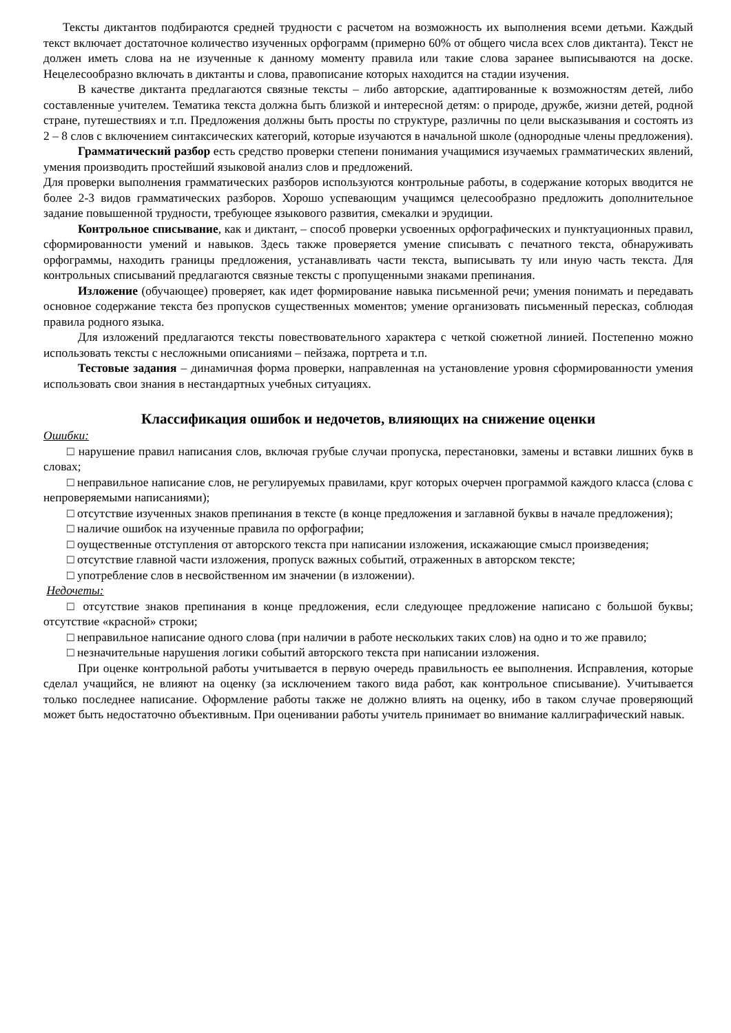Тексты диктантов подбираются средней трудности с расчетом на возможность их выполнения всеми детьми. Каждый текст включает достаточное количество изученных орфограмм (примерно 60% от общего числа всех слов диктанта). Текст не должен иметь слова на не изученные к данному моменту правила или такие слова заранее выписываются на доске. Нецелесообразно включать в диктанты и слова, правописание которых находится на стадии изучения.
В качестве диктанта предлагаются связные тексты – либо авторские, адаптированные к возможностям детей, либо составленные учителем. Тематика текста должна быть близкой и интересной детям: о природе, дружбе, жизни детей, родной стране, путешествиях и т.п. Предложения должны быть просты по структуре, различны по цели высказывания и состоять из 2 – 8 слов с включением синтаксических категорий, которые изучаются в начальной школе (однородные члены предложения).
Грамматический разбор есть средство проверки степени понимания учащимися изучаемых грамматических явлений, умения производить простейший языковой анализ слов и предложений.
Для проверки выполнения грамматических разборов используются контрольные работы, в содержание которых вводится не более 2-3 видов грамматических разборов. Хорошо успевающим учащимся целесообразно предложить дополнительное задание повышенной трудности, требующее языкового развития, смекалки и эрудиции.
Контрольное списывание, как и диктант, – способ проверки усвоенных орфографических и пунктуационных правил, сформированности умений и навыков. Здесь также проверяется умение списывать с печатного текста, обнаруживать орфограммы, находить границы предложения, устанавливать части текста, выписывать ту или иную часть текста. Для контрольных списываний предлагаются связные тексты с пропущенными знаками препинания.
Изложение (обучающее) проверяет, как идет формирование навыка письменной речи; умения понимать и передавать основное содержание текста без пропусков существенных моментов; умение организовать письменный пересказ, соблюдая правила родного языка.
Для изложений предлагаются тексты повествовательного характера с четкой сюжетной линией. Постепенно можно использовать тексты с несложными описаниями – пейзажа, портрета и т.п.
Тестовые задания – динамичная форма проверки, направленная на установление уровня сформированности умения использовать свои знания в нестандартных учебных ситуациях.
Классификация ошибок и недочетов, влияющих на снижение оценки
Ошибки:
□ нарушение правил написания слов, включая грубые случаи пропуска, перестановки, замены и вставки лишних букв в словах;
□ неправильное написание слов, не регулируемых правилами, круг которых очерчен программой каждого класса (слова с непроверяемыми написаниями);
□ отсутствие изученных знаков препинания в тексте (в конце предложения и заглавной буквы в начале предложения);
□ наличие ошибок на изученные правила по орфографии;
□ оущественные отступления от авторского текста при написании изложения, искажающие смысл произведения;
□ отсутствие главной части изложения, пропуск важных событий, отраженных в авторском тексте;
□ употребление слов в несвойственном им значении (в изложении).
Недочеты:
□ отсутствие знаков препинания в конце предложения, если следующее предложение написано с большой буквы; отсутствие «красной» строки;
□ неправильное написание одного слова (при наличии в работе нескольких таких слов) на одно и то же правило;
□ незначительные нарушения логики событий авторского текста при написании изложения.
При оценке контрольной работы учитывается в первую очередь правильность ее выполнения. Исправления, которые сделал учащийся, не влияют на оценку (за исключением такого вида работ, как контрольное списывание). Учитывается только последнее написание. Оформление работы также не должно влиять на оценку, ибо в таком случае проверяющий может быть недостаточно объективным. При оценивании работы учитель принимает во внимание каллиграфический навык.